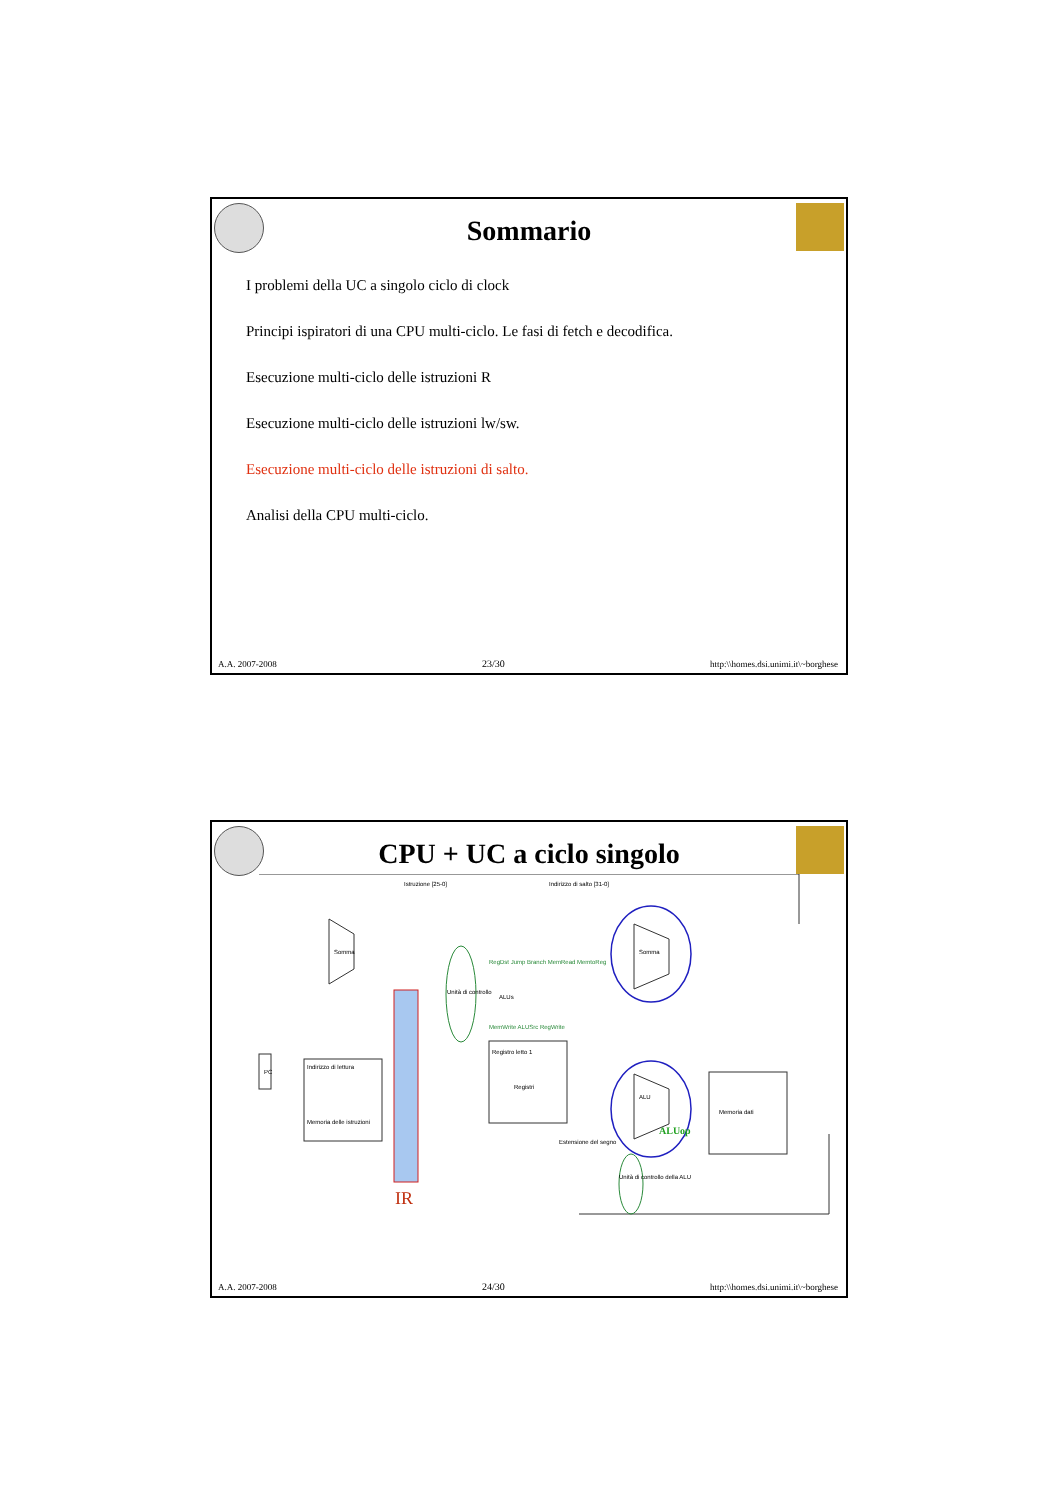Sommario
I problemi della UC a singolo ciclo di clock
Principi ispiratori di una CPU multi-ciclo. Le fasi di fetch e decodifica.
Esecuzione multi-ciclo delle istruzioni R
Esecuzione multi-ciclo delle istruzioni lw/sw.
Esecuzione multi-ciclo delle istruzioni di salto.
Analisi della CPU multi-ciclo.
A.A. 2007-2008 23/30 http:\\homes.dsi.unimi.it\~borghese
CPU + UC a ciclo singolo
PC
Indirizzo di lettura
Memoria delle istruzioni
Registro letto 1
Registri
ALU
Somma
Memoria dati
Unità di controllo
Unità di controllo della ALU
Estensione del segno
Somma
RegDst Jump Branch MemRead MemtoReg
MemWrite ALUSrc RegWrite
ALUs
Istruzione [25-0]
Indirizzo di salto [31-0]
ALUop
IR
A.A. 2007-2008 24/30 http:\\homes.dsi.unimi.it\~borghese